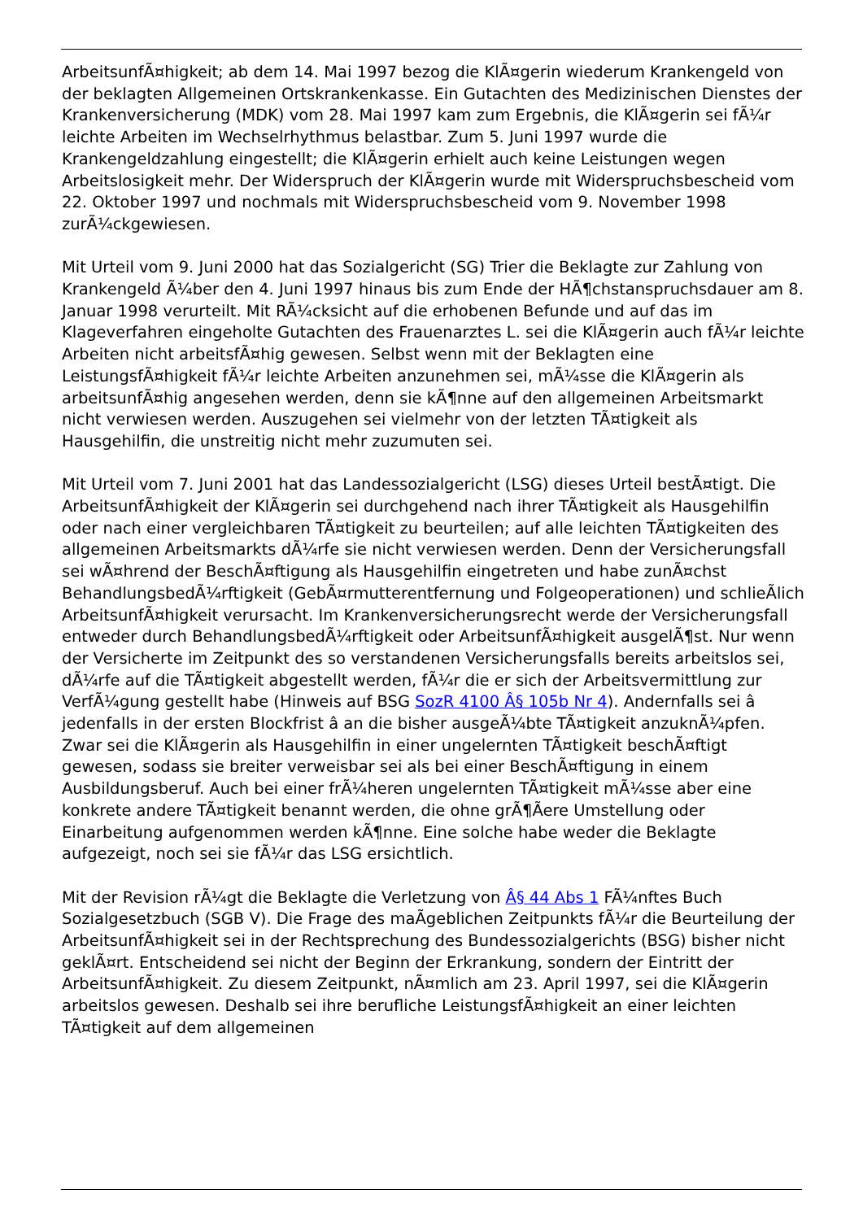ArbeitsunfÃ¤higkeit; ab dem 14. Mai 1997 bezog die KlÃ¤gerin wiederum Krankengeld von der beklagten Allgemeinen Ortskrankenkasse. Ein Gutachten des Medizinischen Dienstes der Krankenversicherung (MDK) vom 28. Mai 1997 kam zum Ergebnis, die KlÃ¤gerin sei fÃ¼r leichte Arbeiten im Wechselrhythmus belastbar. Zum 5. Juni 1997 wurde die Krankengeldzahlung eingestellt; die KlÃ¤gerin erhielt auch keine Leistungen wegen Arbeitslosigkeit mehr. Der Widerspruch der KlÃ¤gerin wurde mit Widerspruchsbescheid vom 22. Oktober 1997 und nochmals mit Widerspruchsbescheid vom 9. November 1998 zurÃ¼ckgewiesen.
Mit Urteil vom 9. Juni 2000 hat das Sozialgericht (SG) Trier die Beklagte zur Zahlung von Krankengeld Ã¼ber den 4. Juni 1997 hinaus bis zum Ende der HÃ¶chstanspruchsdauer am 8. Januar 1998 verurteilt. Mit RÃ¼cksicht auf die erhobenen Befunde und auf das im Klageverfahren eingeholte Gutachten des Frauenarztes L. sei die KlÃ¤gerin auch fÃ¼r leichte Arbeiten nicht arbeitsfÃ¤hig gewesen. Selbst wenn mit der Beklagten eine LeistungsfÃ¤higkeit fÃ¼r leichte Arbeiten anzunehmen sei, mÃ¼sse die KlÃ¤gerin als arbeitsunfÃ¤hig angesehen werden, denn sie kÃ¶nne auf den allgemeinen Arbeitsmarkt nicht verwiesen werden. Auszugehen sei vielmehr von der letzten TÃ¤tigkeit als Hausgehilfin, die unstreitig nicht mehr zuzumuten sei.
Mit Urteil vom 7. Juni 2001 hat das Landessozialgericht (LSG) dieses Urteil bestÃ¤tigt. Die ArbeitsunfÃ¤higkeit der KlÃ¤gerin sei durchgehend nach ihrer TÃ¤tigkeit als Hausgehilfin oder nach einer vergleichbaren TÃ¤tigkeit zu beurteilen; auf alle leichten TÃ¤tigkeiten des allgemeinen Arbeitsmarkts dÃ¼rfe sie nicht verwiesen werden. Denn der Versicherungsfall sei wÃ¤hrend der BeschÃ¤ftigung als Hausgehilfin eingetreten und habe zunÃ¤chst BehandlungsbedÃ¼rftigkeit (GebÃ¤rmutterentfernung und Folgeoperationen) und schlieÃlich ArbeitsunfÃ¤higkeit verursacht. Im Krankenversicherungsrecht werde der Versicherungsfall entweder durch BehandlungsbedÃ¼rftigkeit oder ArbeitsunfÃ¤higkeit ausgelÃ¶st. Nur wenn der Versicherte im Zeitpunkt des so verstandenen Versicherungsfalls bereits arbeitslos sei, dÃ¼rfe auf die TÃ¤tigkeit abgestellt werden, fÃ¼r die er sich der Arbeitsvermittlung zur VerfÃ¼gung gestellt habe (Hinweis auf BSG SozR 4100 Â§ 105b Nr 4). Andernfalls sei â jedenfalls in der ersten Blockfrist â an die bisher ausgeÃ¼bte TÃ¤tigkeit anzuknÃ¼pfen. Zwar sei die KlÃ¤gerin als Hausgehilfin in einer ungelernten TÃ¤tigkeit beschÃ¤ftigt gewesen, sodass sie breiter verweisbar sei als bei einer BeschÃ¤ftigung in einem Ausbildungsberuf. Auch bei einer frÃ¼heren ungelernten TÃ¤tigkeit mÃ¼sse aber eine konkrete andere TÃ¤tigkeit benannt werden, die ohne grÃ¶Ãere Umstellung oder Einarbeitung aufgenommen werden kÃ¶nne. Eine solche habe weder die Beklagte aufgezeigt, noch sei sie fÃ¼r das LSG ersichtlich.
Mit der Revision rÃ¼gt die Beklagte die Verletzung von Â§ 44 Abs 1 FÃ¼nftes Buch Sozialgesetzbuch (SGB V). Die Frage des maÃgeblichen Zeitpunkts fÃ¼r die Beurteilung der ArbeitsunfÃ¤higkeit sei in der Rechtsprechung des Bundessozialgerichts (BSG) bisher nicht geklÃ¤rt. Entscheidend sei nicht der Beginn der Erkrankung, sondern der Eintritt der ArbeitsunfÃ¤higkeit. Zu diesem Zeitpunkt, nÃ¤mlich am 23. April 1997, sei die KlÃ¤gerin arbeitslos gewesen. Deshalb sei ihre berufliche LeistungsfÃ¤higkeit an einer leichten TÃ¤tigkeit auf dem allgemeinen